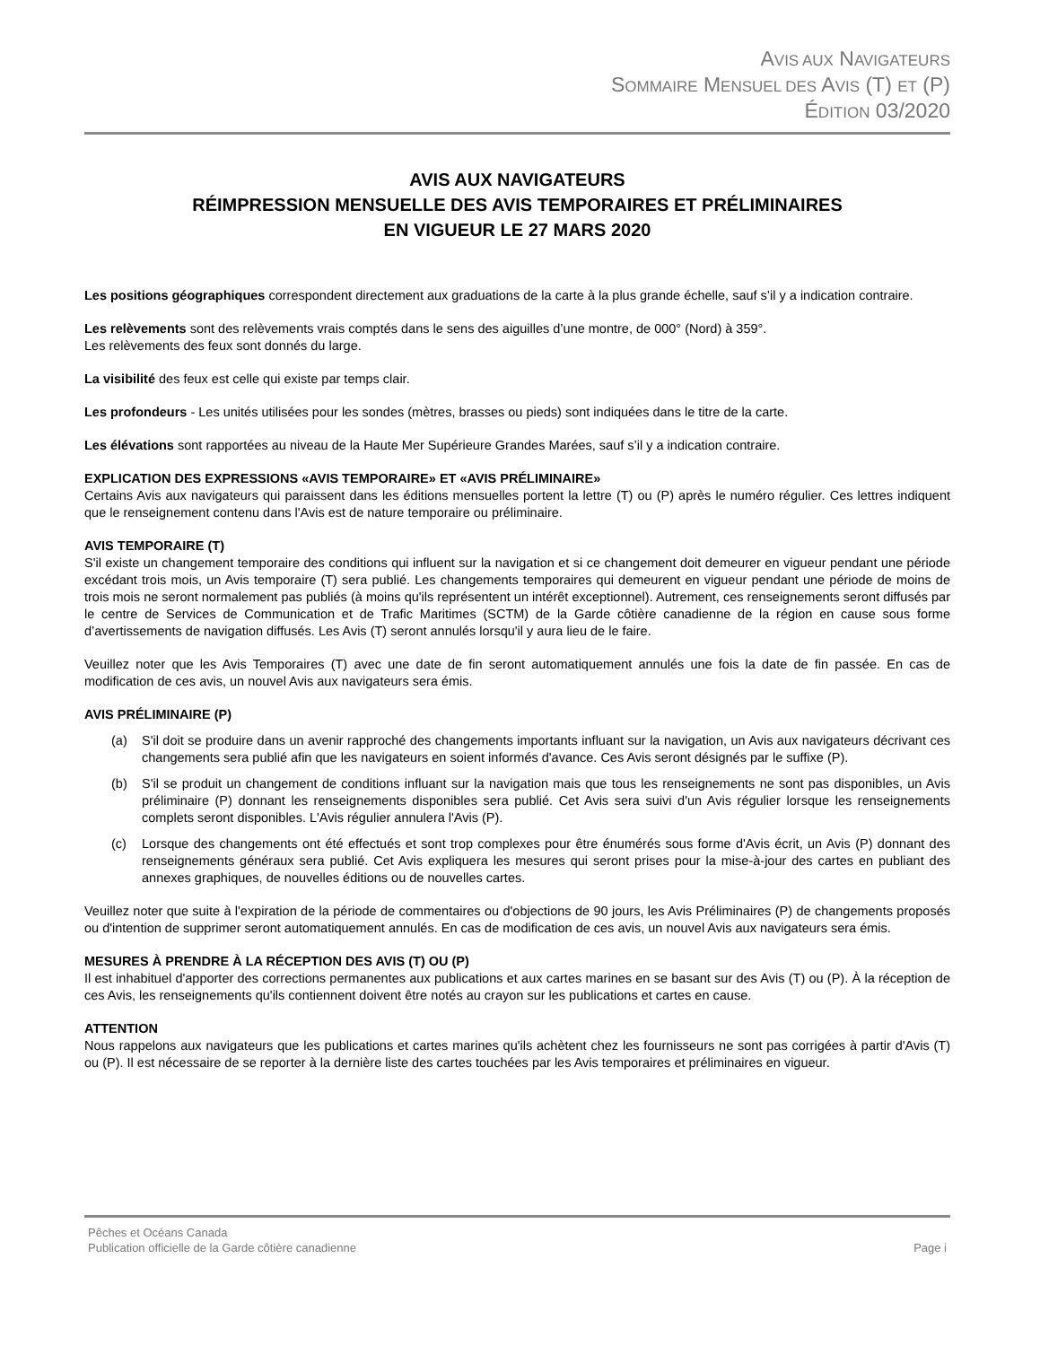AVIS AUX NAVIGATEURS
SOMMAIRE MENSUEL DES AVIS (T) ET (P)
ÉDITION 03/2020
AVIS AUX NAVIGATEURS
RÉIMPRESSION MENSUELLE DES AVIS TEMPORAIRES ET PRÉLIMINAIRES
EN VIGUEUR LE 27 MARS 2020
Les positions géographiques correspondent directement aux graduations de la carte à la plus grande échelle, sauf s’il y a indication contraire.
Les relèvements sont des relèvements vrais comptés dans le sens des aiguilles d’une montre, de 000° (Nord) à 359°.
Les relèvements des feux sont donnés du large.
La visibilité des feux est celle qui existe par temps clair.
Les profondeurs - Les unités utilisées pour les sondes (mètres, brasses ou pieds) sont indiquées dans le titre de la carte.
Les élévations sont rapportées au niveau de la Haute Mer Supérieure Grandes Marées, sauf s’il y a indication contraire.
EXPLICATION DES EXPRESSIONS «AVIS TEMPORAIRE» ET «AVIS PRÉLIMINAIRE»
Certains Avis aux navigateurs qui paraissent dans les éditions mensuelles portent la lettre (T) ou (P) après le numéro régulier. Ces lettres indiquent que le renseignement contenu dans l'Avis est de nature temporaire ou préliminaire.
AVIS TEMPORAIRE (T)
S'il existe un changement temporaire des conditions qui influent sur la navigation et si ce changement doit demeurer en vigueur pendant une période excédant trois mois, un Avis temporaire (T) sera publié. Les changements temporaires qui demeurent en vigueur pendant une période de moins de trois mois ne seront normalement pas publiés (à moins qu'ils représentent un intérêt exceptionnel). Autrement, ces renseignements seront diffusés par le centre de Services de Communication et de Trafic Maritimes (SCTM) de la Garde côtière canadienne de la région en cause sous forme d’avertissements de navigation diffusés. Les Avis (T) seront annulés lorsqu'il y aura lieu de le faire.
Veuillez noter que les Avis Temporaires (T) avec une date de fin seront automatiquement annulés une fois la date de fin passée. En cas de modification de ces avis, un nouvel Avis aux navigateurs sera émis.
AVIS PRÉLIMINAIRE (P)
(a) S'il doit se produire dans un avenir rapproché des changements importants influant sur la navigation, un Avis aux navigateurs décrivant ces changements sera publié afin que les navigateurs en soient informés d'avance. Ces Avis seront désignés par le suffixe (P).
(b) S'il se produit un changement de conditions influant sur la navigation mais que tous les renseignements ne sont pas disponibles, un Avis préliminaire (P) donnant les renseignements disponibles sera publié. Cet Avis sera suivi d'un Avis régulier lorsque les renseignements complets seront disponibles. L'Avis régulier annulera l'Avis (P).
(c) Lorsque des changements ont été effectués et sont trop complexes pour être énumérés sous forme d'Avis écrit, un Avis (P) donnant des renseignements généraux sera publié. Cet Avis expliquera les mesures qui seront prises pour la mise-à-jour des cartes en publiant des annexes graphiques, de nouvelles éditions ou de nouvelles cartes.
Veuillez noter que suite à l'expiration de la période de commentaires ou d'objections de 90 jours, les Avis Préliminaires (P) de changements proposés ou d'intention de supprimer seront automatiquement annulés. En cas de modification de ces avis, un nouvel Avis aux navigateurs sera émis.
MESURES À PRENDRE À LA RÉCEPTION DES AVIS (T) OU (P)
Il est inhabituel d'apporter des corrections permanentes aux publications et aux cartes marines en se basant sur des Avis (T) ou (P). À la réception de ces Avis, les renseignements qu'ils contiennent doivent être notés au crayon sur les publications et cartes en cause.
ATTENTION
Nous rappelons aux navigateurs que les publications et cartes marines qu'ils achètent chez les fournisseurs ne sont pas corrigées à partir d'Avis (T) ou (P). Il est nécessaire de se reporter à la dernière liste des cartes touchées par les Avis temporaires et préliminaires en vigueur.
Pêches et Océans Canada
Publication officielle de la Garde côtière canadienne Page i